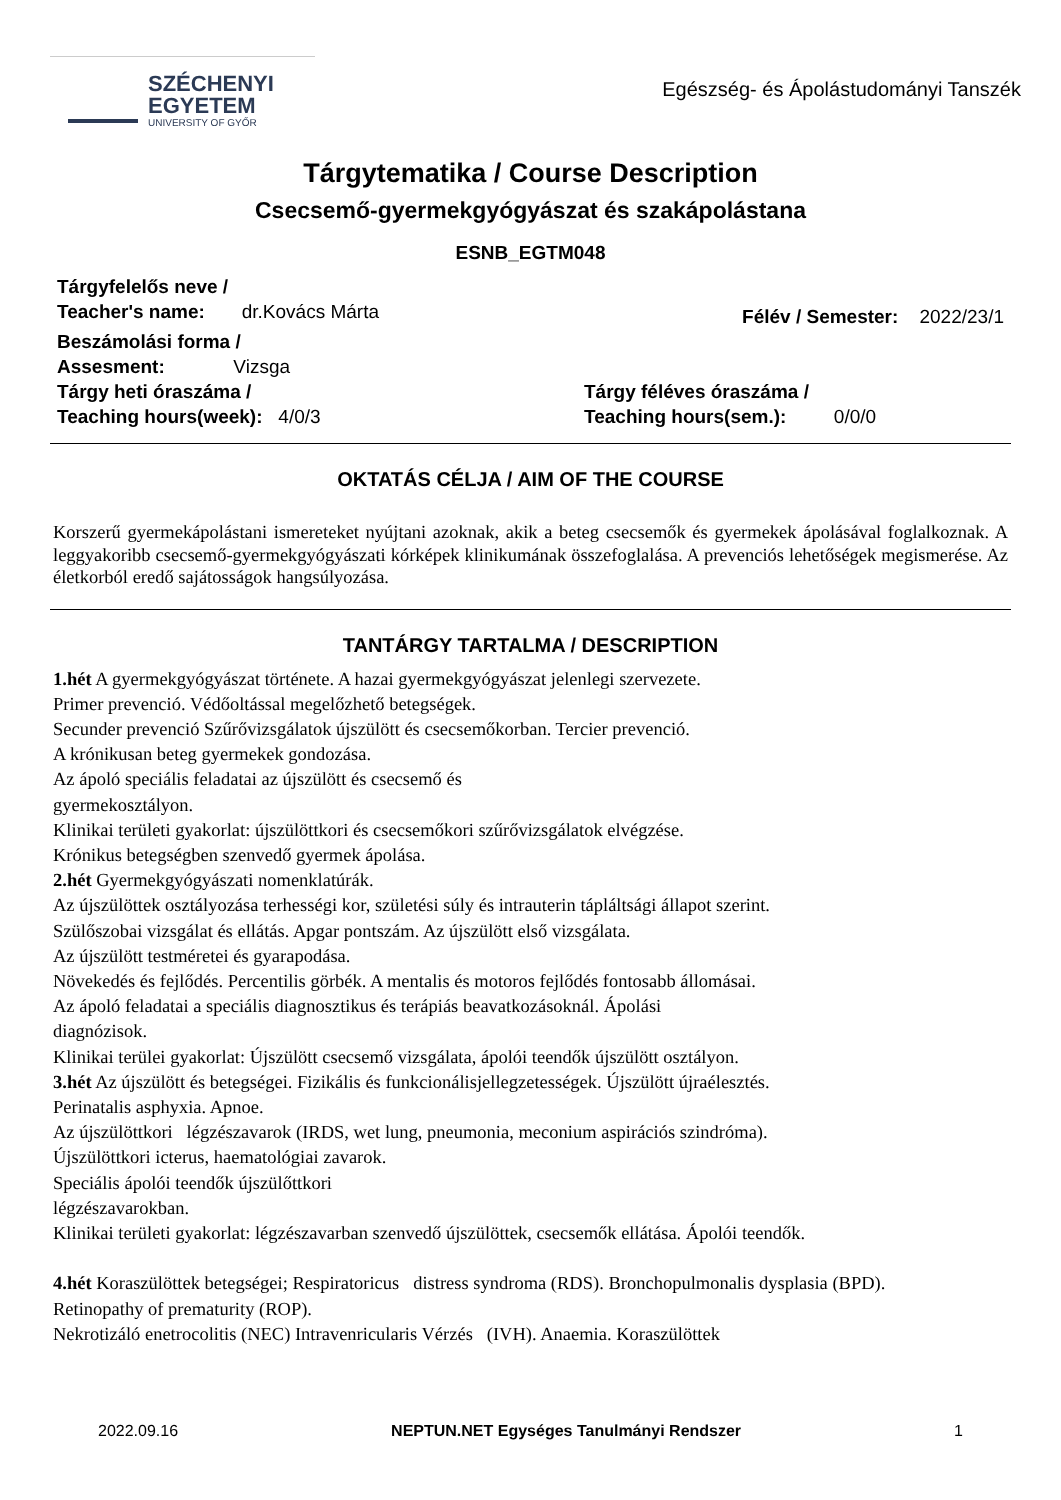SZÉCHENYI
EGYETEM
UNIVERSITY OF GYŐR
Egészség- és Ápolástudományi Tanszék
Tárgytematika / Course Description
Csecsemő-gyermekgyógyászat és szakápolástana
ESNB_EGTM048
Tárgyfelelős neve /
Teacher's name: dr.Kovács Márta
Félév / Semester: 2022/23/1
Beszámolási forma /
Assesment: Vizsga
Tárgy heti óraszáma /
Teaching hours(week): 4/0/3
Tárgy féléves óraszáma /
Teaching hours(sem.): 0/0/0
OKTATÁS CÉLJA / AIM OF THE COURSE
Korszerű gyermekápolástani ismereteket nyújtani azoknak, akik a beteg csecsemők és gyermekek ápolásával foglalkoznak. A leggyakoribb csecsemő-gyermekgyógyászati kórképek klinikumának összefoglalása. A prevenciós lehetőségek megismerése. Az életkorból eredő sajátosságok hangsúlyozása.
TANTÁRGY TARTALMA / DESCRIPTION
1.hét A gyermekgyógyászat története. A hazai gyermekgyógyászat jelenlegi szervezete.
Primer prevenció. Védőoltással megelőzhető betegségek.
Secunder prevenció Szűrővizsgálatok újszülött és csecsemőkorban. Tercier prevenció.
A krónikusan beteg gyermekek gondozása.
Az ápoló speciális feladatai az újszülött és csecsemő és
gyermekosztályon.
Klinikai területi gyakorlat: újszülöttkori és csecsemőkori szűrővizsgálatok elvégzése.
Krónikus betegségben szenvedő gyermek ápolása.
2.hét Gyermekgyógyászati nomenklatúrák.
Az újszülöttek osztályozása terhességi kor, születési súly és intrauterin tápláltsági állapot szerint.
Szülőszobai vizsgálat és ellátás. Apgar pontszám. Az újszülött első vizsgálata.
Az újszülött testméretei és gyarapodása.
Növekedés és fejlődés. Percentilis görbék. A mentalis és motoros fejlődés fontosabb állomásai.
Az ápoló feladatai a speciális diagnosztikus és terápiás beavatkozásoknál. Ápolási
diagnózisok.
Klinikai terülei gyakorlat: Újszülött csecsemő vizsgálata, ápolói teendők újszülött osztályon.
3.hét Az újszülött és betegségei. Fizikális és funkcionálisjellegzetességek. Újszülött újraélesztés.
Perinatalis asphyxia. Apnoe.
Az újszülöttkori légzészavarok (IRDS, wet lung, pneumonia, meconium aspirációs szindróma).
Újszülöttkori icterus, haematológiai zavarok.
Speciális ápolói teendők újszülőttkori
légzészavarokban.
Klinikai területi gyakorlat: légzészavarban szenvedő újszülöttek, csecsemők ellátása. Ápolói teendők.
4.hét Koraszülöttek betegségei; Respiratoricus distress syndroma (RDS). Bronchopulmonalis dysplasia (BPD).
Retinopathy of prematurity (ROP).
Nekrotizáló enetrocolitis (NEC) Intravenricularis Vérzés (IVH). Anaemia. Koraszülöttek
2022.09.16 NEPTUN.NET Egységes Tanulmányi Rendszer 1